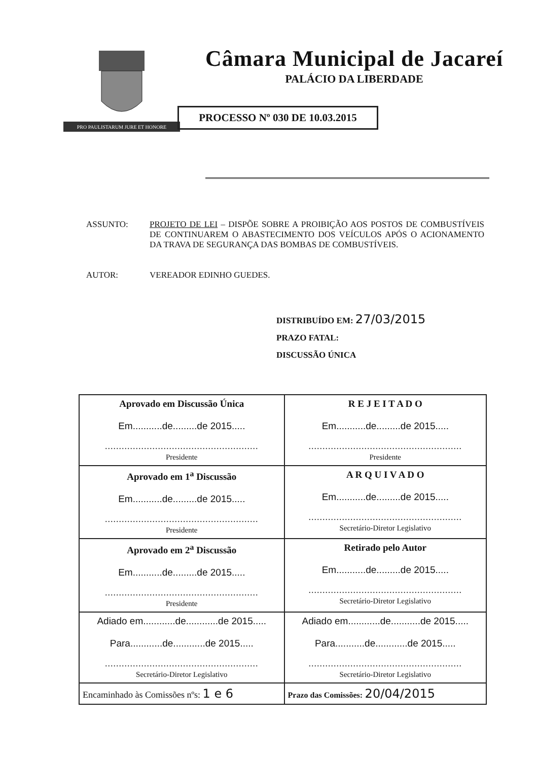PRO PAULISTARUM JURE ET HONORE
Câmara Municipal de Jacareí
PALÁCIO DA LIBERDADE
PROCESSO Nº 030 DE 10.03.2015
ASSUNTO: PROJETO DE LEI – DISPÕE SOBRE A PROIBIÇÃO AOS POSTOS DE COMBUSTÍVEIS DE CONTINUAREM O ABASTECIMENTO DOS VEÍCULOS APÓS O ACIONAMENTO DA TRAVA DE SEGURANÇA DAS BOMBAS DE COMBUSTÍVEIS.
AUTOR: VEREADOR EDINHO GUEDES.
DISTRIBUÍDO EM: 27/03/2015
PRAZO FATAL:
DISCUSSÃO ÚNICA
| Aprovado em Discussão Única Em...........de.........de 2015..... ....................................................... Presidente | R E J E I T A D O Em...........de.........de 2015..... ....................................................... Presidente |
| Aprovado em 1<sup>a</sup> Discussão Em...........de.........de 2015..... ....................................................... Presidente | A R Q U I V A D O Em...........de.........de 2015..... ....................................................... Secretário-Diretor Legislativo |
| Aprovado em 2<sup>a</sup> Discussão Em...........de.........de 2015..... ....................................................... Presidente | Retirado pelo Autor Em...........de.........de 2015..... ....................................................... Secretário-Diretor Legislativo |
| Adiado em............de............de 2015..... Para............de............de 2015..... ....................................................... Secretário-Diretor Legislativo | Adiado em............de...........de 2015..... Para...........de............de 2015..... ....................................................... Secretário-Diretor Legislativo |
| Encaminhado às Comissões nºs: 1 e 6 | Prazo das Comissões: 20/04/2015 |